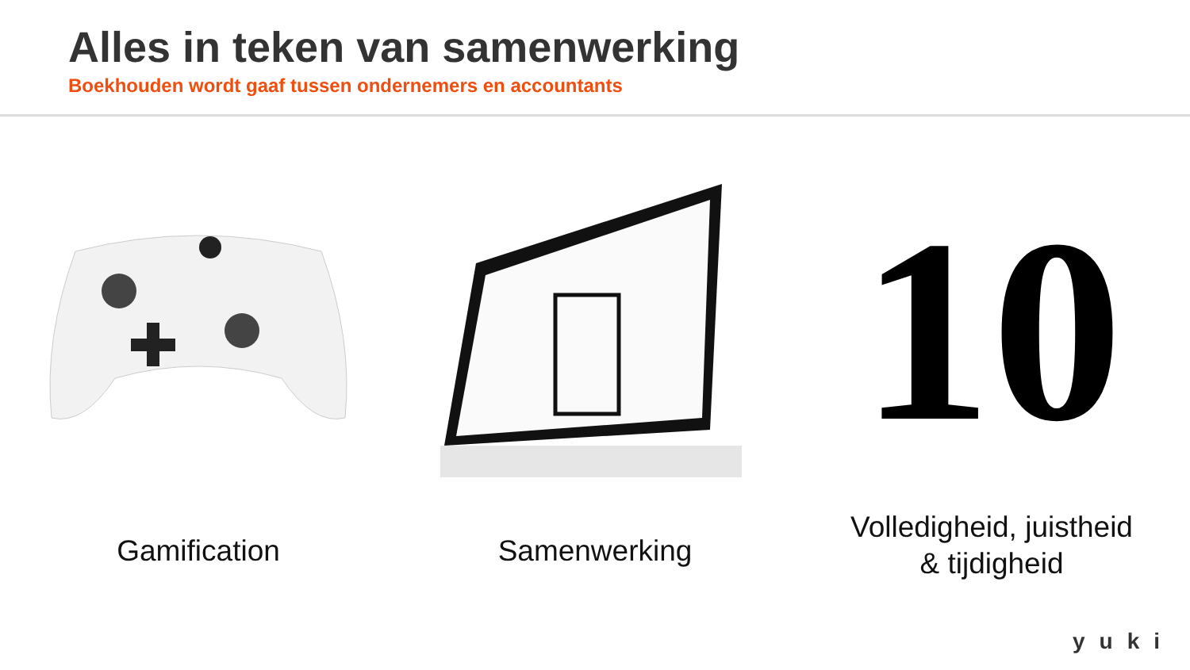Alles in teken van samenwerking
Boekhouden wordt gaaf tussen ondernemers en accountants
Gamification Samenwerking
10
Volledigheid, juistheid
& tijdigheid
yuki